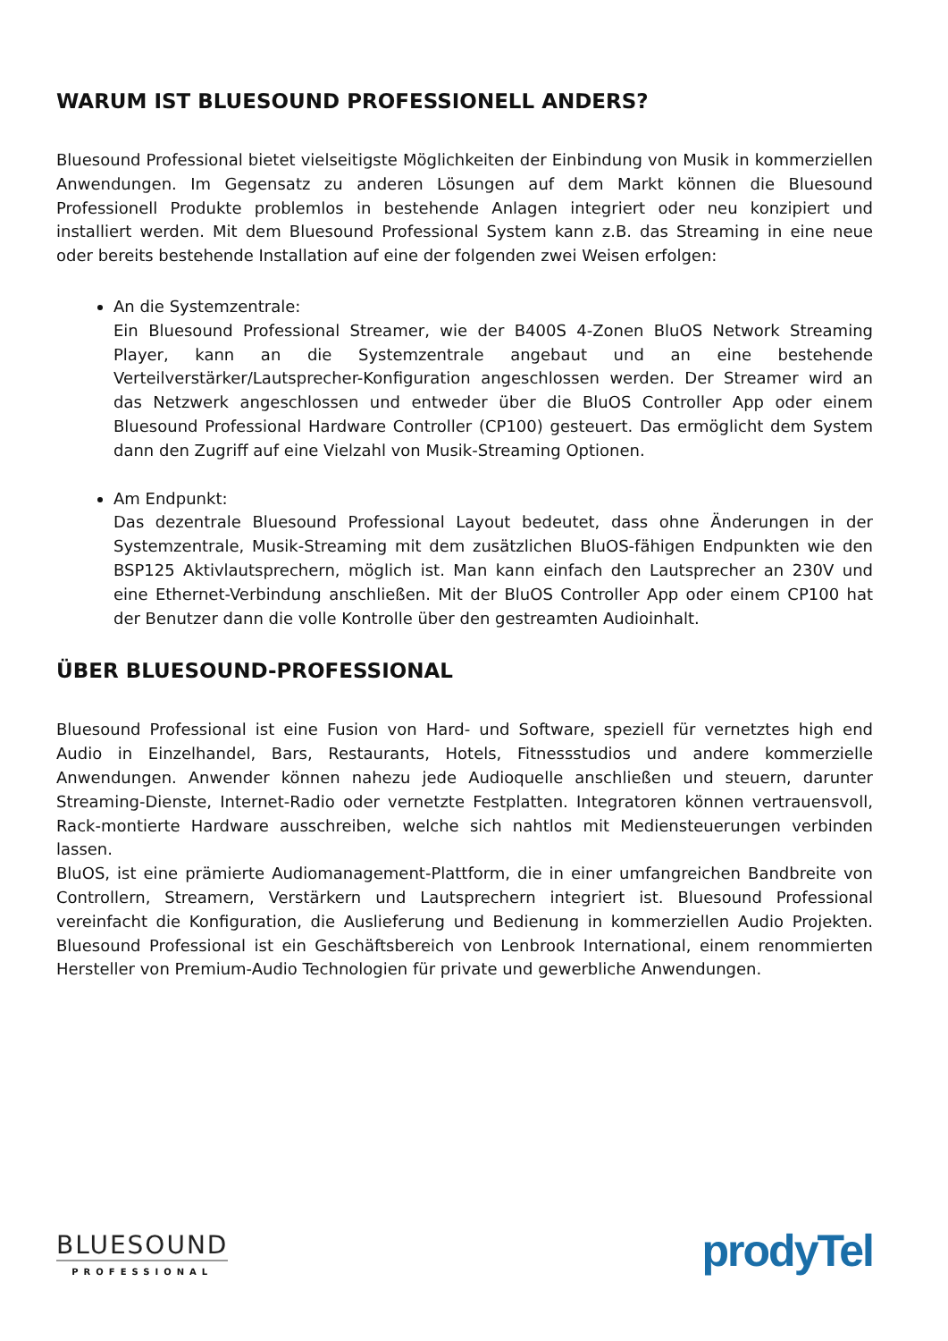WARUM IST BLUESOUND PROFESSIONELL ANDERS?
Bluesound Professional bietet vielseitigste Möglichkeiten der Einbindung von Musik in kommerziellen Anwendungen. Im Gegensatz zu anderen Lösungen auf dem Markt können die Bluesound Professionell Produkte problemlos in bestehende Anlagen integriert oder neu konzipiert und installiert werden. Mit dem Bluesound Professional System kann z.B. das Streaming in eine neue oder bereits bestehende Installation auf eine der folgenden zwei Weisen erfolgen:
An die Systemzentrale:
Ein Bluesound Professional Streamer, wie der B400S 4-Zonen BluOS Network Streaming Player, kann an die Systemzentrale angebaut und an eine bestehende Verteilverstärker/Lautsprecher-Konfiguration angeschlossen werden. Der Streamer wird an das Netzwerk angeschlossen und entweder über die BluOS Controller App oder einem Bluesound Professional Hardware Controller (CP100) gesteuert. Das ermöglicht dem System dann den Zugriff auf eine Vielzahl von Musik-Streaming Optionen.
Am Endpunkt:
Das dezentrale Bluesound Professional Layout bedeutet, dass ohne Änderungen in der Systemzentrale, Musik-Streaming mit dem zusätzlichen BluOS-fähigen Endpunkten wie den BSP125 Aktivlautsprechern, möglich ist. Man kann einfach den Lautsprecher an 230V und eine Ethernet-Verbindung anschließen. Mit der BluOS Controller App oder einem CP100 hat der Benutzer dann die volle Kontrolle über den gestreamten Audioinhalt.
ÜBER BLUESOUND-PROFESSIONAL
Bluesound Professional ist eine Fusion von Hard- und Software, speziell für vernetztes high end Audio in Einzelhandel, Bars, Restaurants, Hotels, Fitnessstudios und andere kommerzielle Anwendungen. Anwender können nahezu jede Audioquelle anschließen und steuern, darunter Streaming-Dienste, Internet-Radio oder vernetzte Festplatten. Integratoren können vertrauensvoll, Rack-montierte Hardware ausschreiben, welche sich nahtlos mit Mediensteuerungen verbinden lassen.
BluOS, ist eine prämierte Audiomanagement-Plattform, die in einer umfangreichen Bandbreite von Controllern, Streamern, Verstärkern und Lautsprechern integriert ist. Bluesound Professional vereinfacht die Konfiguration, die Auslieferung und Bedienung in kommerziellen Audio Projekten. Bluesound Professional ist ein Geschäftsbereich von Lenbrook International, einem renommierten Hersteller von Premium-Audio Technologien für private und gewerbliche Anwendungen.
BLUESOUND
PROFESSIONAL
prodyTel